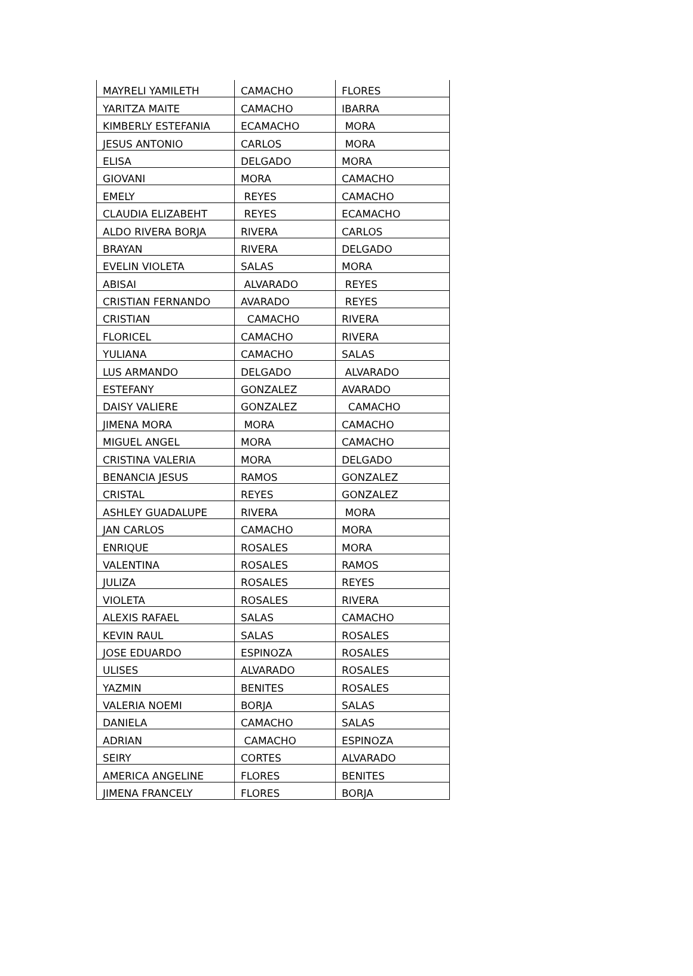| MAYRELI YAMILETH | CAMACHO | FLORES |
| YARITZA MAITE | CAMACHO | IBARRA |
| KIMBERLY ESTEFANIA | ECAMACHO | MORA |
| JESUS ANTONIO | CARLOS | MORA |
| ELISA | DELGADO | MORA |
| GIOVANI | MORA | CAMACHO |
| EMELY | REYES | CAMACHO |
| CLAUDIA ELIZABEHT | REYES | ECAMACHO |
| ALDO RIVERA BORJA | RIVERA | CARLOS |
| BRAYAN | RIVERA | DELGADO |
| EVELIN VIOLETA | SALAS | MORA |
| ABISAI | ALVARADO | REYES |
| CRISTIAN FERNANDO | AVARADO | REYES |
| CRISTIAN | CAMACHO | RIVERA |
| FLORICEL | CAMACHO | RIVERA |
| YULIANA | CAMACHO | SALAS |
| LUS ARMANDO | DELGADO | ALVARADO |
| ESTEFANY | GONZALEZ | AVARADO |
| DAISY VALIERE | GONZALEZ | CAMACHO |
| JIMENA MORA | MORA | CAMACHO |
| MIGUEL ANGEL | MORA | CAMACHO |
| CRISTINA VALERIA | MORA | DELGADO |
| BENANCIA JESUS | RAMOS | GONZALEZ |
| CRISTAL | REYES | GONZALEZ |
| ASHLEY GUADALUPE | RIVERA | MORA |
| JAN CARLOS | CAMACHO | MORA |
| ENRIQUE | ROSALES | MORA |
| VALENTINA | ROSALES | RAMOS |
| JULIZA | ROSALES | REYES |
| VIOLETA | ROSALES | RIVERA |
| ALEXIS RAFAEL | SALAS | CAMACHO |
| KEVIN RAUL | SALAS | ROSALES |
| JOSE EDUARDO | ESPINOZA | ROSALES |
| ULISES | ALVARADO | ROSALES |
| YAZMIN | BENITES | ROSALES |
| VALERIA NOEMI | BORJA | SALAS |
| DANIELA | CAMACHO | SALAS |
| ADRIAN | CAMACHO | ESPINOZA |
| SEIRY | CORTES | ALVARADO |
| AMERICA ANGELINE | FLORES | BENITES |
| JIMENA FRANCELY | FLORES | BORJA |